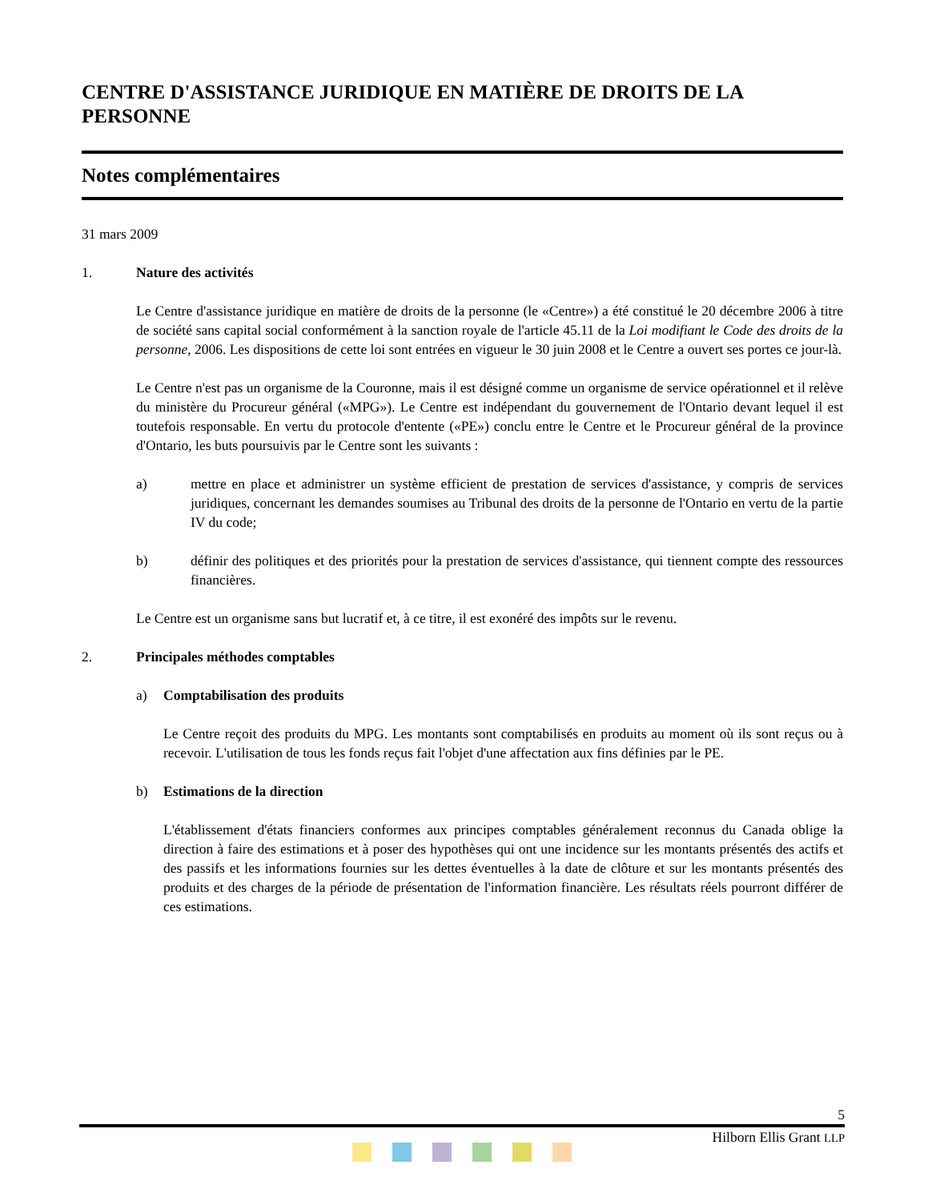CENTRE D'ASSISTANCE JURIDIQUE EN MATIÈRE DE DROITS DE LA PERSONNE
Notes complémentaires
31 mars 2009
1. Nature des activités
Le Centre d'assistance juridique en matière de droits de la personne (le «Centre») a été constitué le 20 décembre 2006 à titre de société sans capital social conformément à la sanction royale de l'article 45.11 de la Loi modifiant le Code des droits de la personne, 2006. Les dispositions de cette loi sont entrées en vigueur le 30 juin 2008 et le Centre a ouvert ses portes ce jour-là.
Le Centre n'est pas un organisme de la Couronne, mais il est désigné comme un organisme de service opérationnel et il relève du ministère du Procureur général («MPG»). Le Centre est indépendant du gouvernement de l'Ontario devant lequel il est toutefois responsable. En vertu du protocole d'entente («PE») conclu entre le Centre et le Procureur général de la province d'Ontario, les buts poursuivis par le Centre sont les suivants :
a) mettre en place et administrer un système efficient de prestation de services d'assistance, y compris de services juridiques, concernant les demandes soumises au Tribunal des droits de la personne de l'Ontario en vertu de la partie IV du code;
b) définir des politiques et des priorités pour la prestation de services d'assistance, qui tiennent compte des ressources financières.
Le Centre est un organisme sans but lucratif et, à ce titre, il est exonéré des impôts sur le revenu.
2. Principales méthodes comptables
a) Comptabilisation des produits
Le Centre reçoit des produits du MPG. Les montants sont comptabilisés en produits au moment où ils sont reçus ou à recevoir. L'utilisation de tous les fonds reçus fait l'objet d'une affectation aux fins définies par le PE.
b) Estimations de la direction
L'établissement d'états financiers conformes aux principes comptables généralement reconnus du Canada oblige la direction à faire des estimations et à poser des hypothèses qui ont une incidence sur les montants présentés des actifs et des passifs et les informations fournies sur les dettes éventuelles à la date de clôture et sur les montants présentés des produits et des charges de la période de présentation de l'information financière. Les résultats réels pourront différer de ces estimations.
5
Hilborn Ellis Grant LLP